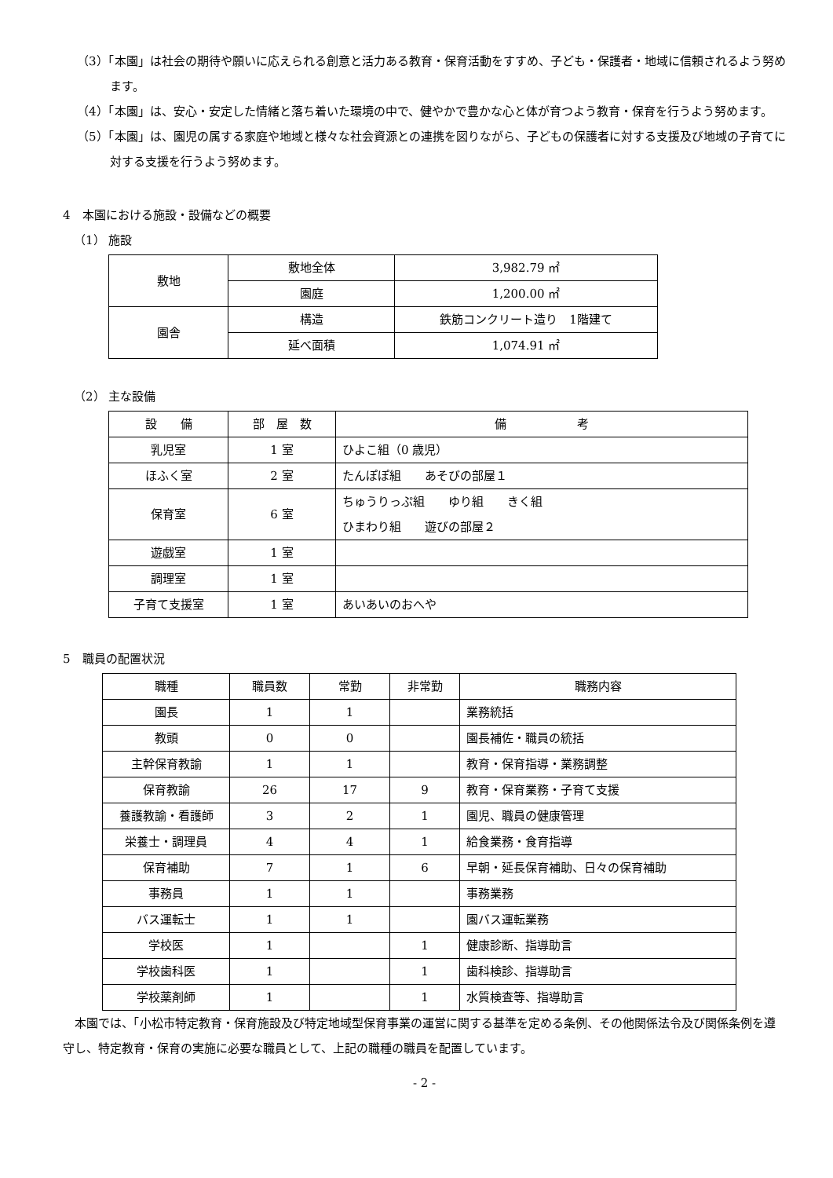（3）「本園」は社会の期待や願いに応えられる創意と活力ある教育・保育活動をすすめ、子ども・保護者・地域に信頼されるよう努めます。
（4）「本園」は、安心・安定した情緒と落ち着いた環境の中で、健やかで豊かな心と体が育つよう教育・保育を行うよう努めます。
（5）「本園」は、園児の属する家庭や地域と様々な社会資源との連携を図りながら、子どもの保護者に対する支援及び地域の子育てに対する支援を行うよう努めます。
4　本園における施設・設備などの概要
（1） 施設
| 敷地 | 敷地全体 | 3,982.79 ㎡ |
| | 園庭 | 1,200.00 ㎡ |
| 園舎 | 構造 | 鉄筋コンクリート造り 1階建て |
| | 延べ面積 | 1,074.91 ㎡ |
（2） 主な設備
| 設 備 | 部 屋 数 | 備 考 |
| --- | --- | --- |
| 乳児室 | 1 室 | ひよこ組（0 歳児） |
| ほふく室 | 2 室 | たんぽぽ組 あそびの部屋１ |
| 保育室 | 6 室 | ちゅうりっぷ組 ゆり組 きく組 ひまわり組 遊びの部屋２ |
| 遊戯室 | 1 室 | |
| 調理室 | 1 室 | |
| 子育て支援室 | 1 室 | あいあいのおへや |
5　職員の配置状況
| 職種 | 職員数 | 常勤 | 非常勤 | 職務内容 |
| --- | --- | --- | --- | --- |
| 園長 | 1 | 1 | | 業務統括 |
| 教頭 | 0 | 0 | | 園長補佐・職員の統括 |
| 主幹保育教諭 | 1 | 1 | | 教育・保育指導・業務調整 |
| 保育教諭 | 26 | 17 | 9 | 教育・保育業務・子育て支援 |
| 養護教諭・看護師 | 3 | 2 | 1 | 園児、職員の健康管理 |
| 栄養士・調理員 | 4 | 4 | 1 | 給食業務・食育指導 |
| 保育補助 | 7 | 1 | 6 | 早朝・延長保育補助、日々の保育補助 |
| 事務員 | 1 | 1 | | 事務業務 |
| バス運転士 | 1 | 1 | | 園バス運転業務 |
| 学校医 | 1 | | 1 | 健康診断、指導助言 |
| 学校歯科医 | 1 | | 1 | 歯科検診、指導助言 |
| 学校薬剤師 | 1 | | 1 | 水質検査等、指導助言 |
本園では、「小松市特定教育・保育施設及び特定地域型保育事業の運営に関する基準を定める条例、その他関係法令及び関係条例を遵守し、特定教育・保育の実施に必要な職員として、上記の職種の職員を配置しています。
- 2 -